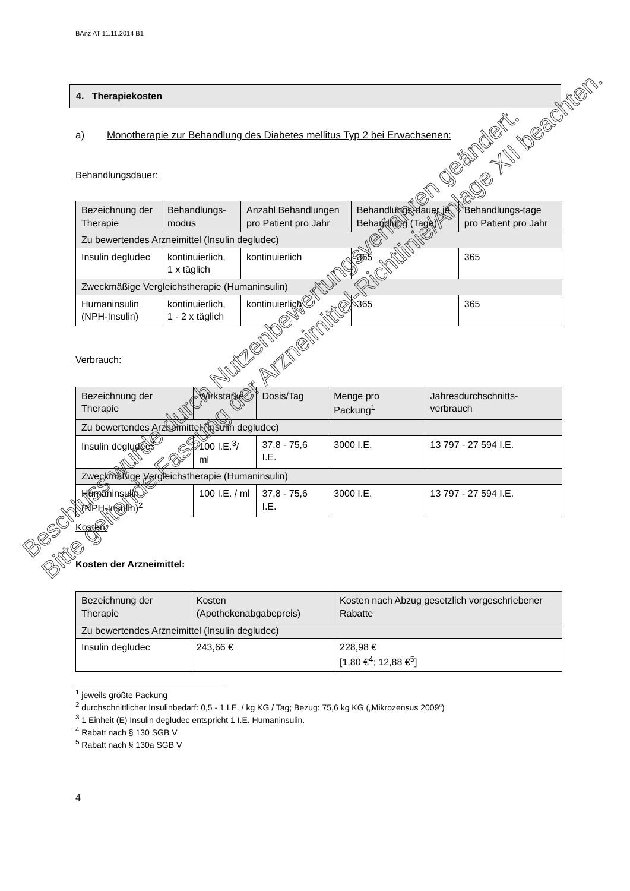BAnz AT 11.11.2014 B1
4. Therapiekosten
a) Monotherapie zur Behandlung des Diabetes mellitus Typ 2 bei Erwachsenen:
Behandlungsdauer:
| Bezeichnung der Therapie | Behandlungs-modus | Anzahl Behandlungen pro Patient pro Jahr | Behandlungs-dauer je Behandlung (Tage) | Behandlungs-tage pro Patient pro Jahr |
| --- | --- | --- | --- | --- |
| Zu bewertendes Arzneimittel (Insulin degludec) | | | | |
| Insulin degludec | kontinuierlich, 1 x täglich | kontinuierlich | 365 | 365 |
| Zweckmäßige Vergleichstherapie (Humaninsulin) | | | | |
| Humaninsulin (NPH-Insulin) | kontinuierlich, 1 - 2 x täglich | kontinuierlich | 365 | 365 |
Verbrauch:
| Bezeichnung der Therapie | Wirkstärke | Dosis/Tag | Menge pro Packung<sup>1</sup> | Jahresdurchschnitts-verbrauch |
| --- | --- | --- | --- | --- |
| Zu bewertendes Arzneimittel (Insulin degludec) | | | | |
| Insulin degludec<sup>2</sup> | 100 I.E.<sup>3</sup>/ ml | 37,8 - 75,6 I.E. | 3000 I.E. | 13 797 - 27 594 I.E. |
| Zweckmäßige Vergleichstherapie (Humaninsulin) | | | | |
| Humaninsulin (NPH-Insulin)<sup>2</sup> | 100 I.E. / ml | 37,8 - 75,6 I.E. | 3000 I.E. | 13 797 - 27 594 I.E. |
Kosten:
Kosten der Arzneimittel:
| Bezeichnung der Therapie | Kosten (Apothekenabgabepreis) | Kosten nach Abzug gesetzlich vorgeschriebener Rabatte |
| --- | --- | --- |
| Zu bewertendes Arzneimittel (Insulin degludec) | | |
| Insulin degludec | 243,66 € | 228,98 € [1,80 €<sup>4</sup>; 12,88 €<sup>5</sup>] |
<sup>1</sup> jeweils größte Packung
<sup>2</sup> durchschnittlicher Insulinbedarf: 0,5 - 1 I.E. / kg KG / Tag; Bezug: 75,6 kg KG („Mikrozensus 2009“)
<sup>3</sup> 1 Einheit (E) Insulin degludec entspricht 1 I.E. Humaninsulin.
<sup>4</sup> Rabatt nach § 130 SGB V
<sup>5</sup> Rabatt nach § 130a SGB V
4
Beschluss wurde durch Nutzenbewertungsverfahren geändert.
Bitte geltende Fassung der Arzneimittel-Richtlinie/Anlage XII beachten.